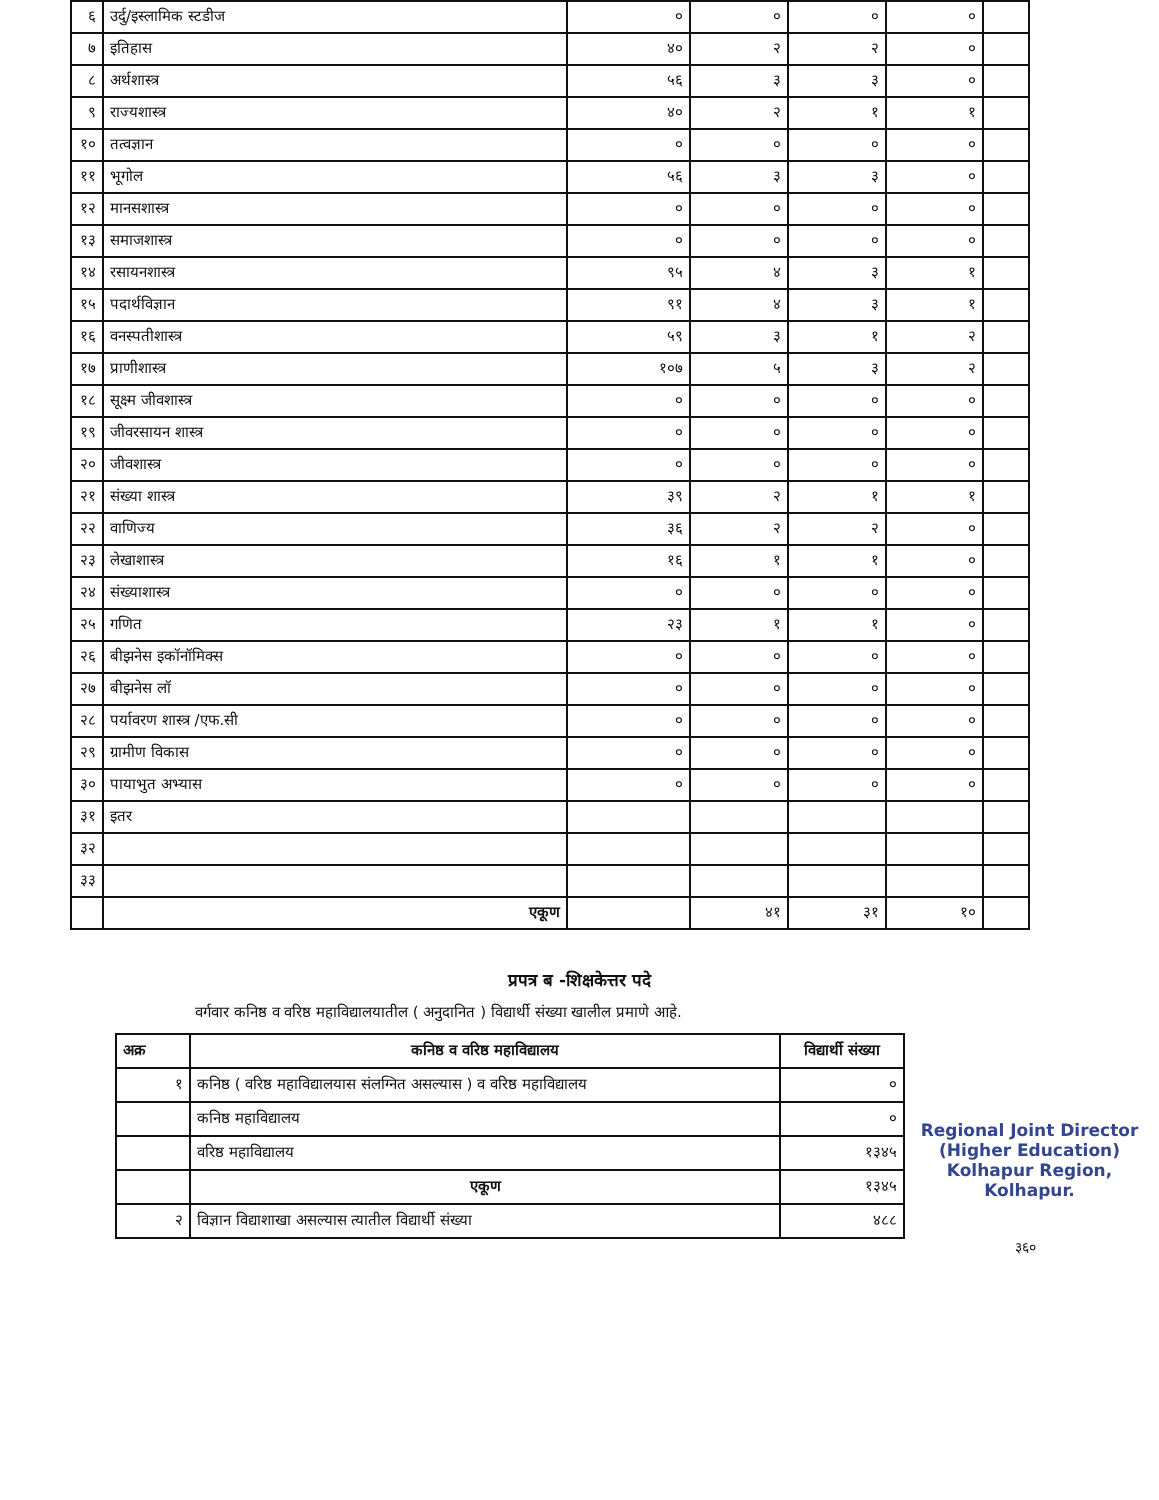| ६ | उर्दु/इस्लामिक स्टडीज | ० | ० | ० | ० | |
| ७ | इतिहास | ४० | २ | २ | ० | |
| ८ | अर्थशास्त्र | ५६ | ३ | ३ | ० | |
| ९ | राज्यशास्त्र | ४० | २ | १ | १ | |
| १० | तत्वज्ञान | ० | ० | ० | ० | |
| ११ | भूगोल | ५६ | ३ | ३ | ० | |
| १२ | मानसशास्त्र | ० | ० | ० | ० | |
| १३ | समाजशास्त्र | ० | ० | ० | ० | |
| १४ | रसायनशास्त्र | ९५ | ४ | ३ | १ | |
| १५ | पदार्थविज्ञान | ९१ | ४ | ३ | १ | |
| १६ | वनस्पतीशास्त्र | ५९ | ३ | १ | २ | |
| १७ | प्राणीशास्त्र | १०७ | ५ | ३ | २ | |
| १८ | सूक्ष्म जीवशास्त्र | ० | ० | ० | ० | |
| १९ | जीवरसायन शास्त्र | ० | ० | ० | ० | |
| २० | जीवशास्त्र | ० | ० | ० | ० | |
| २१ | संख्या शास्त्र | ३९ | २ | १ | १ | |
| २२ | वाणिज्य | ३६ | २ | २ | ० | |
| २३ | लेखाशास्त्र | १६ | १ | १ | ० | |
| २४ | संख्याशास्त्र | ० | ० | ० | ० | |
| २५ | गणित | २३ | १ | १ | ० | |
| २६ | बीझनेस इकॉनॉमिक्स | ० | ० | ० | ० | |
| २७ | बीझनेस लॉ | ० | ० | ० | ० | |
| २८ | पर्यावरण शास्त्र /एफ.सी | ० | ० | ० | ० | |
| २९ | ग्रामीण विकास | ० | ० | ० | ० | |
| ३० | पायाभुत अभ्यास | ० | ० | ० | ० | |
| ३१ | इतर | | | | | |
| ३२ | | | | | | |
| ३३ | | | | | | |
| | एकूण | | ४१ | ३१ | १० | |
प्रपत्र ब -शिक्षकेत्तर पदे
वर्गवार कनिष्ठ व वरिष्ठ महाविद्यालयातील ( अनुदानित ) विद्यार्थी संख्या खालील प्रमाणे आहे.
Regional Joint Director
(Higher Education)
Kolhapur Region, Kolhapur.
| अक्र | कनिष्ठ व वरिष्ठ महाविद्यालय | विद्यार्थी संख्या |
| --- | --- | --- |
| १ | कनिष्ठ ( वरिष्ठ महाविद्यालयास संलग्नित असल्यास ) व वरिष्ठ महाविद्यालय | ० |
| | कनिष्ठ महाविद्यालय | ० |
| | वरिष्ठ महाविद्यालय | १३४५ |
| | एकूण | १३४५ |
| २ | विज्ञान विद्याशाखा असल्यास त्यातील विद्यार्थी संख्या | ४८८ |
३६०